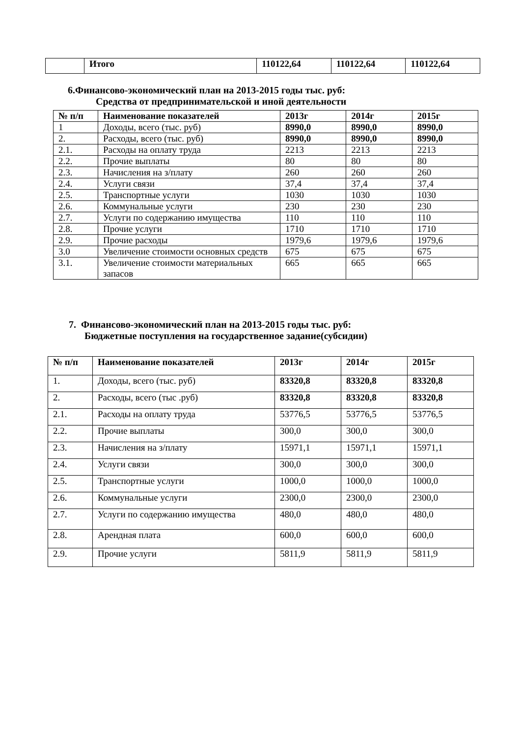| | Итого | 110122,64 | 110122,64 | 110122,64 |
6.Финансово-экономический план на 2013-2015 годы тыс. руб:
Средства от предпринимательской и иной деятельности
| № п/п | Наименование показателей | 2013г | 2014г | 2015г |
| --- | --- | --- | --- | --- |
| 1 | Доходы, всего (тыс. руб) | 8990,0 | 8990,0 | 8990,0 |
| 2. | Расходы, всего (тыс. руб) | 8990,0 | 8990,0 | 8990,0 |
| 2.1. | Расходы на оплату труда | 2213 | 2213 | 2213 |
| 2.2. | Прочие выплаты | 80 | 80 | 80 |
| 2.3. | Начисления на з/плату | 260 | 260 | 260 |
| 2.4. | Услуги связи | 37,4 | 37,4 | 37,4 |
| 2.5. | Транспортные услуги | 1030 | 1030 | 1030 |
| 2.6. | Коммунальные услуги | 230 | 230 | 230 |
| 2.7. | Услуги по содержанию имущества | 110 | 110 | 110 |
| 2.8. | Прочие услуги | 1710 | 1710 | 1710 |
| 2.9. | Прочие расходы | 1979,6 | 1979,6 | 1979,6 |
| 3.0 | Увеличение стоимости основных средств | 675 | 675 | 675 |
| 3.1. | Увеличение стоимости материальных запасов | 665 | 665 | 665 |
7. Финансово-экономический план на 2013-2015 годы тыс. руб:
Бюджетные поступления на государственное задание(субсидии)
| № п/п | Наименование показателей | 2013г | 2014г | 2015г |
| --- | --- | --- | --- | --- |
| 1. | Доходы, всего (тыс. руб) | 83320,8 | 83320,8 | 83320,8 |
| 2. | Расходы, всего (тыс .руб) | 83320,8 | 83320,8 | 83320,8 |
| 2.1. | Расходы на оплату труда | 53776,5 | 53776,5 | 53776,5 |
| 2.2. | Прочие выплаты | 300,0 | 300,0 | 300,0 |
| 2.3. | Начисления на з/плату | 15971,1 | 15971,1 | 15971,1 |
| 2.4. | Услуги связи | 300,0 | 300,0 | 300,0 |
| 2.5. | Транспортные услуги | 1000,0 | 1000,0 | 1000,0 |
| 2.6. | Коммунальные услуги | 2300,0 | 2300,0 | 2300,0 |
| 2.7. | Услуги по содержанию имущества | 480,0 | 480,0 | 480,0 |
| 2.8. | Арендная плата | 600,0 | 600,0 | 600,0 |
| 2.9. | Прочие услуги | 5811,9 | 5811,9 | 5811,9 |